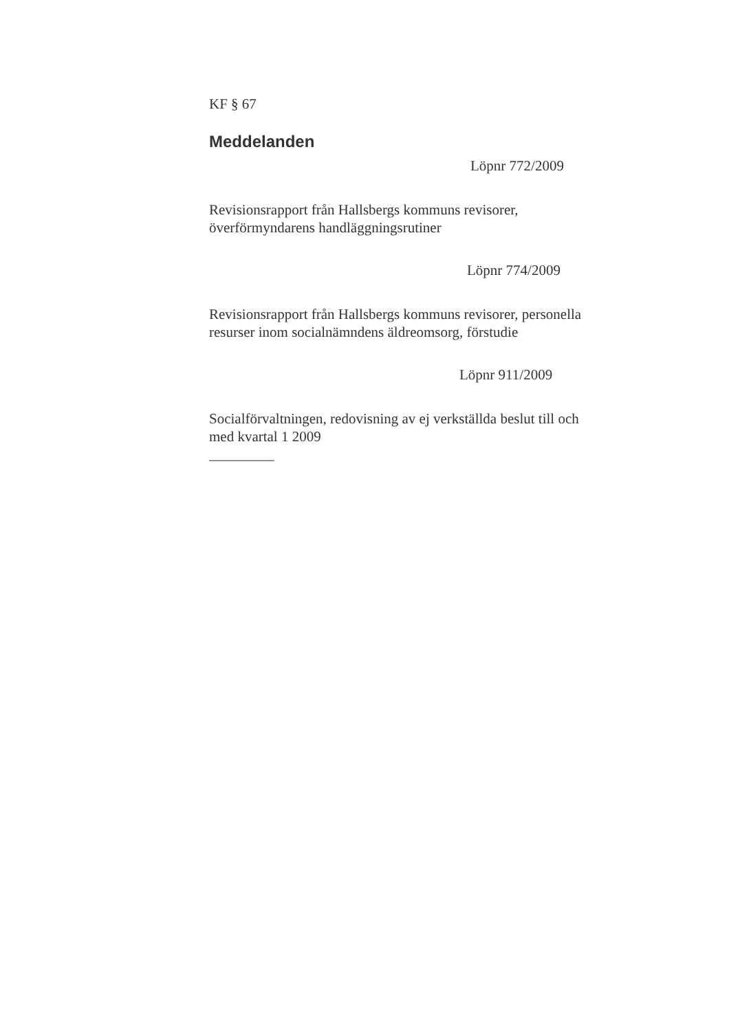KF § 67
Meddelanden
Löpnr 772/2009
Revisionsrapport från Hallsbergs kommuns revisorer,
överförmyndarens handläggningsrutiner
Löpnr 774/2009
Revisionsrapport från Hallsbergs kommuns revisorer, personella
resurser inom socialnämndens äldreomsorg, förstudie
Löpnr 911/2009
Socialförvaltningen, redovisning av ej verkställda beslut till och
med kvartal 1 2009
_________